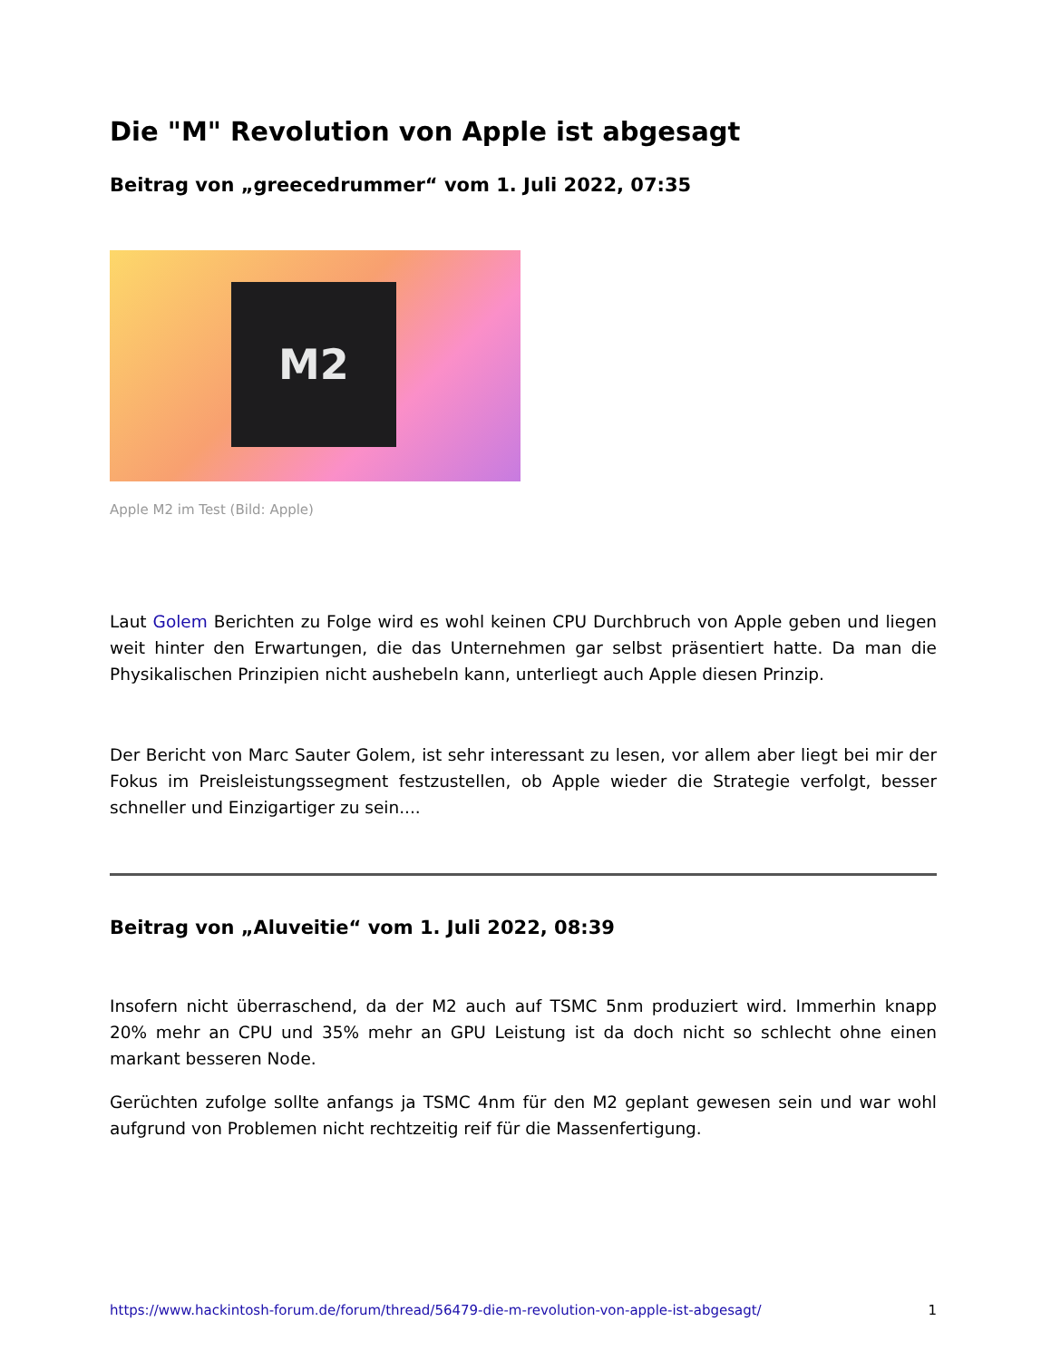Die "M" Revolution von Apple ist abgesagt
Beitrag von „greecedrummer“ vom 1. Juli 2022, 07:35
M2
Apple M2 im Test (Bild: Apple)
Laut Golem Berichten zu Folge wird es wohl keinen CPU Durchbruch von Apple geben und liegen weit hinter den Erwartungen, die das Unternehmen gar selbst präsentiert hatte. Da man die Physikalischen Prinzipien nicht aushebeln kann, unterliegt auch Apple diesen Prinzip.
Der Bericht von Marc Sauter Golem, ist sehr interessant zu lesen, vor allem aber liegt bei mir der Fokus im Preisleistungssegment festzustellen, ob Apple wieder die Strategie verfolgt, besser schneller und Einzigartiger zu sein....
Beitrag von „Aluveitie“ vom 1. Juli 2022, 08:39
Insofern nicht überraschend, da der M2 auch auf TSMC 5nm produziert wird. Immerhin knapp 20% mehr an CPU und 35% mehr an GPU Leistung ist da doch nicht so schlecht ohne einen markant besseren Node.
Gerüchten zufolge sollte anfangs ja TSMC 4nm für den M2 geplant gewesen sein und war wohl aufgrund von Problemen nicht rechtzeitig reif für die Massenfertigung.
https://www.hackintosh-forum.de/forum/thread/56479-die-m-revolution-von-apple-ist-abgesagt/ 1